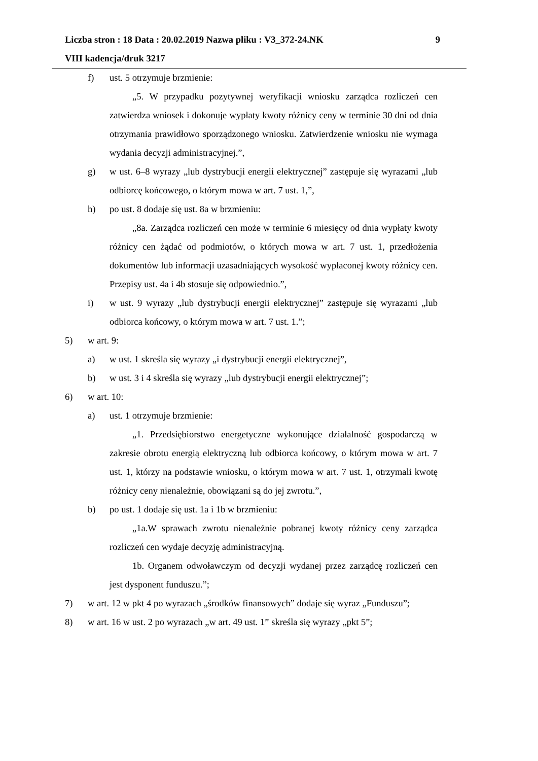Liczba stron : 18 Data : 20.02.2019 Nazwa pliku : V3_372-24.NK 9
VIII kadencja/druk 3217
f) ust. 5 otrzymuje brzmienie:
„5. W przypadku pozytywnej weryfikacji wniosku zarządca rozliczeń cen zatwierdza wniosek i dokonuje wypłaty kwoty różnicy ceny w terminie 30 dni od dnia otrzymania prawidłowo sporządzonego wniosku. Zatwierdzenie wniosku nie wymaga wydania decyzji administracyjnej.”,
g) w ust. 6–8 wyrazy „lub dystrybucji energii elektrycznej” zastępuje się wyrazami „lub odbiorcę końcowego, o którym mowa w art. 7 ust. 1,”,
h) po ust. 8 dodaje się ust. 8a w brzmieniu:
„8a. Zarządca rozliczeń cen może w terminie 6 miesięcy od dnia wypłaty kwoty różnicy cen żądać od podmiotów, o których mowa w art. 7 ust. 1, przedłożenia dokumentów lub informacji uzasadniających wysokość wypłaconej kwoty różnicy cen. Przepisy ust. 4a i 4b stosuje się odpowiednio.”,
i) w ust. 9 wyrazy „lub dystrybucji energii elektrycznej” zastępuje się wyrazami „lub odbiorca końcowy, o którym mowa w art. 7 ust. 1.”;
5) w art. 9:
a) w ust. 1 skreśla się wyrazy „i dystrybucji energii elektrycznej”,
b) w ust. 3 i 4 skreśla się wyrazy „lub dystrybucji energii elektrycznej”;
6) w art. 10:
a) ust. 1 otrzymuje brzmienie:
„1. Przedsiębiorstwo energetyczne wykonujące działalność gospodarczą w zakresie obrotu energią elektryczną lub odbiorca końcowy, o którym mowa w art. 7 ust. 1, którzy na podstawie wniosku, o którym mowa w art. 7 ust. 1, otrzymali kwotę różnicy ceny nienależnie, obowiązani są do jej zwrotu.”,
b) po ust. 1 dodaje się ust. 1a i 1b w brzmieniu:
„1a.W sprawach zwrotu nienależnie pobranej kwoty różnicy ceny zarządca rozliczeń cen wydaje decyzję administracyjną.
1b. Organem odwoławczym od decyzji wydanej przez zarządcę rozliczeń cen jest dysponent funduszu.”;
7) w art. 12 w pkt 4 po wyrazach „środków finansowych” dodaje się wyraz „Funduszu”;
8) w art. 16 w ust. 2 po wyrazach „w art. 49 ust. 1” skreśla się wyrazy „pkt 5”;